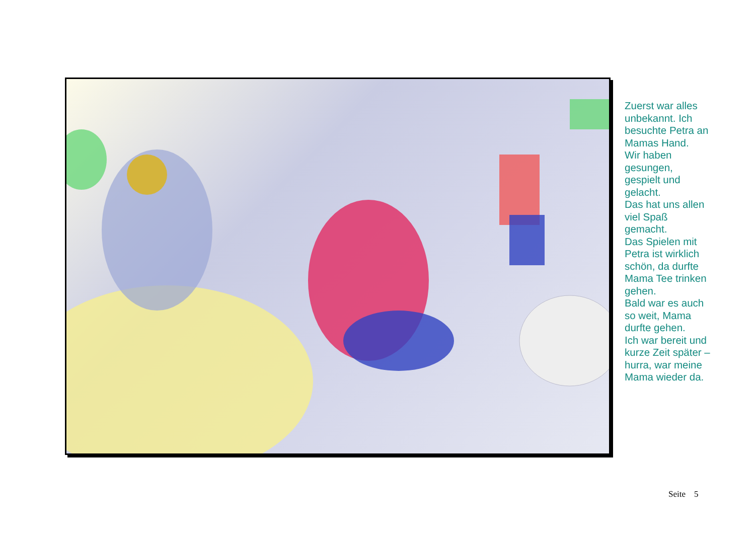Zuerst war alles unbekannt. Ich besuchte Petra an Mamas Hand.
Wir haben gesungen, gespielt und gelacht.
Das hat uns allen viel Spaß gemacht.
Das Spielen mit Petra ist wirklich schön, da durfte Mama Tee trinken gehen.
Bald war es auch so weit, Mama durfte gehen.
Ich war bereit und kurze Zeit später – hurra, war meine Mama wieder da.
Seite 5